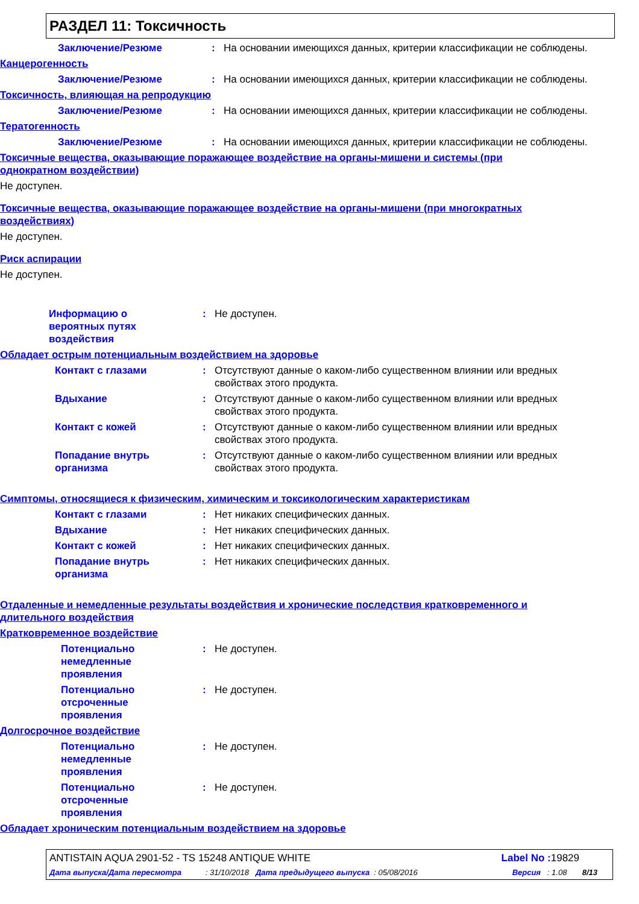РАЗДЕЛ 11: Токсичность
Заключение/Резюме: На основании имеющихся данных, критерии классификации не соблюдены.
Канцерогенность
Заключение/Резюме: На основании имеющихся данных, критерии классификации не соблюдены.
Токсичность, влияющая на репродукцию
Заключение/Резюме: На основании имеющихся данных, критерии классификации не соблюдены.
Тератогенность
Заключение/Резюме: На основании имеющихся данных, критерии классификации не соблюдены.
Токсичные вещества, оказывающие поражающее воздействие на органы-мишени и системы (при однократном воздействии)
Не доступен.
Токсичные вещества, оказывающие поражающее воздействие на органы-мишени (при многократных воздействиях)
Не доступен.
Риск аспирации
Не доступен.
Информацию о
вероятных путях
воздействия: Не доступен.
Обладает острым потенциальным воздействием на здоровье
Контакт с глазами: Отсутствуют данные о каком-либо существенном влиянии или вредных свойствах этого продукта.
Вдыхание: Отсутствуют данные о каком-либо существенном влиянии или вредных свойствах этого продукта.
Контакт с кожей: Отсутствуют данные о каком-либо существенном влиянии или вредных свойствах этого продукта.
Попадание внутрь
организма: Отсутствуют данные о каком-либо существенном влиянии или вредных свойствах этого продукта.
Симптомы, относящиеся к физическим, химическим и токсикологическим характеристикам
Контакт с глазами: Нет никаких специфических данных.
Вдыхание: Нет никаких специфических данных.
Контакт с кожей: Нет никаких специфических данных.
Попадание внутрь
организма: Нет никаких специфических данных.
Отдаленные и немедленные результаты воздействия и хронические последствия кратковременного и длительного воздействия
Кратковременное воздействие
Потенциально
немедленные
проявления: Не доступен.
Потенциально
отсроченные
проявления: Не доступен.
Долгосрочное воздействие
Потенциально
немедленные
проявления: Не доступен.
Потенциально
отсроченные
проявления: Не доступен.
Обладает хроническим потенциальным воздействием на здоровье
ANTISTAIN AQUA 2901-52 - TS 15248 ANTIQUE WHITE Label No : 19829
Дата выпуска/Дата пересмотра : 31/10/2018 Дата предыдущего выпуска : 05/08/2016 Версия : 1.08 8/13